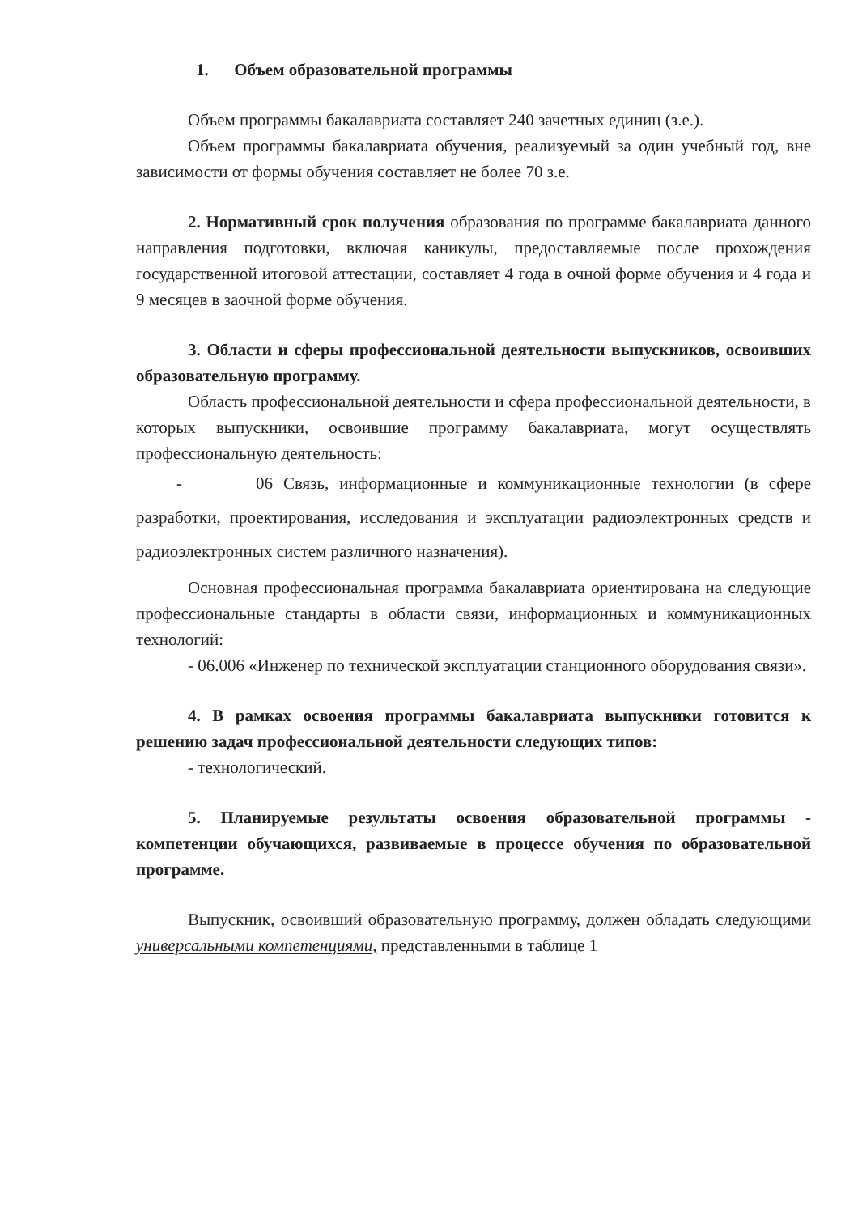1. Объем образовательной программы
Объем программы бакалавриата составляет 240 зачетных единиц (з.е.).
Объем программы бакалавриата обучения, реализуемый за один учебный год, вне зависимости от формы обучения составляет не более 70 з.е.
2. Нормативный срок получения образования по программе бакалавриата данного направления подготовки, включая каникулы, предоставляемые после прохождения государственной итоговой аттестации, составляет 4 года в очной форме обучения и 4 года и 9 месяцев в заочной форме обучения.
3. Области и сферы профессиональной деятельности выпускников, освоивших образовательную программу.
Область профессиональной деятельности и сфера профессиональной деятельности, в которых выпускники, освоившие программу бакалавриата, могут осуществлять профессиональную деятельность:
- 06 Связь, информационные и коммуникационные технологии (в сфере разработки, проектирования, исследования и эксплуатации радиоэлектронных средств и радиоэлектронных систем различного назначения).
Основная профессиональная программа бакалавриата ориентирована на следующие профессиональные стандарты в области связи, информационных и коммуникационных технологий:
- 06.006 «Инженер по технической эксплуатации станционного оборудования связи».
4. В рамках освоения программы бакалавриата выпускники готовится к решению задач профессиональной деятельности следующих типов:
- технологический.
5. Планируемые результаты освоения образовательной программы - компетенции обучающихся, развиваемые в процессе обучения по образовательной программе.
Выпускник, освоивший образовательную программу, должен обладать следующими универсальными компетенциями, представленными в таблице 1